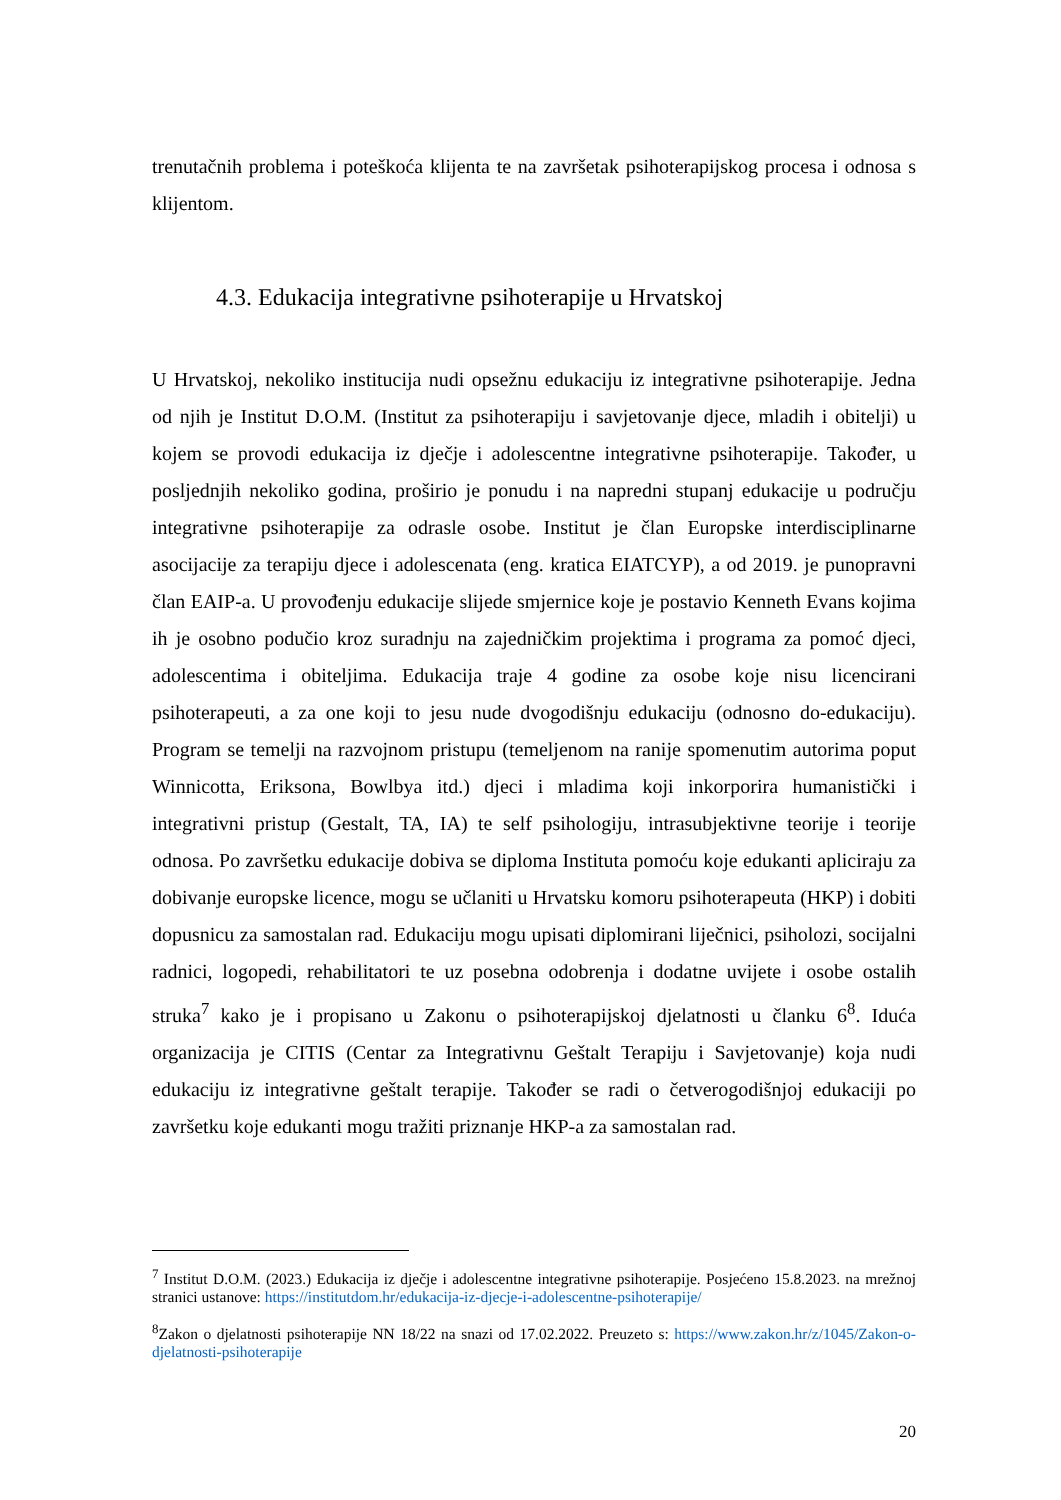trenutačnih problema i poteškoća klijenta te na završetak psihoterapijskog procesa i odnosa s klijentom.
4.3. Edukacija integrativne psihoterapije u Hrvatskoj
U Hrvatskoj, nekoliko institucija nudi opsežnu edukaciju iz integrativne psihoterapije. Jedna od njih je Institut D.O.M. (Institut za psihoterapiju i savjetovanje djece, mladih i obitelji) u kojem se provodi edukacija iz dječje i adolescentne integrativne psihoterapije. Također, u posljednjih nekoliko godina, proširio je ponudu i na napredni stupanj edukacije u području integrativne psihoterapije za odrasle osobe. Institut je član Europske interdisciplinarne asocijacije za terapiju djece i adolescenata (eng. kratica EIATCYP), a od 2019. je punopravni član EAIP-a. U provođenju edukacije slijede smjernice koje je postavio Kenneth Evans kojima ih je osobno podučio kroz suradnju na zajedničkim projektima i programa za pomoć djeci, adolescentima i obiteljima. Edukacija traje 4 godine za osobe koje nisu licencirani psihoterapeuti, a za one koji to jesu nude dvogodišnju edukaciju (odnosno do-edukaciju). Program se temelji na razvojnom pristupu (temeljenom na ranije spomenutim autorima poput Winnicotta, Eriksona, Bowlbya itd.) djeci i mladima koji inkorporira humanistički i integrativni pristup (Gestalt, TA, IA) te self psihologiju, intrasubjektivne teorije i teorije odnosa. Po završetku edukacije dobiva se diploma Instituta pomoću koje edukanti apliciraju za dobivanje europske licence, mogu se učlaniti u Hrvatsku komoru psihoterapeuta (HKP) i dobiti dopusnicu za samostalan rad. Edukaciju mogu upisati diplomirani liječnici, psiholozi, socijalni radnici, logopedi, rehabilitatori te uz posebna odobrenja i dodatne uvijete i osobe ostalih struka<sup>7</sup> kako je i propisano u Zakonu o psihoterapijskoj djelatnosti u članku 6<sup>8</sup>. Iduća organizacija je CITIS (Centar za Integrativnu Geštalt Terapiju i Savjetovanje) koja nudi edukaciju iz integrativne geštalt terapije. Također se radi o četverogodišnjoj edukaciji po završetku koje edukanti mogu tražiti priznanje HKP-a za samostalan rad.
<sup>7</sup> Institut D.O.M. (2023.) Edukacija iz dječje i adolescentne integrativne psihoterapije. Posjećeno 15.8.2023. na mrežnoj stranici ustanove: https://institutdom.hr/edukacija-iz-djecje-i-adolescentne-psihoterapije/
<sup>8</sup> Zakon o djelatnosti psihoterapije NN 18/22 na snazi od 17.02.2022. Preuzeto s: https://www.zakon.hr/z/1045/Zakon-o-djelatnosti-psihoterapije
20